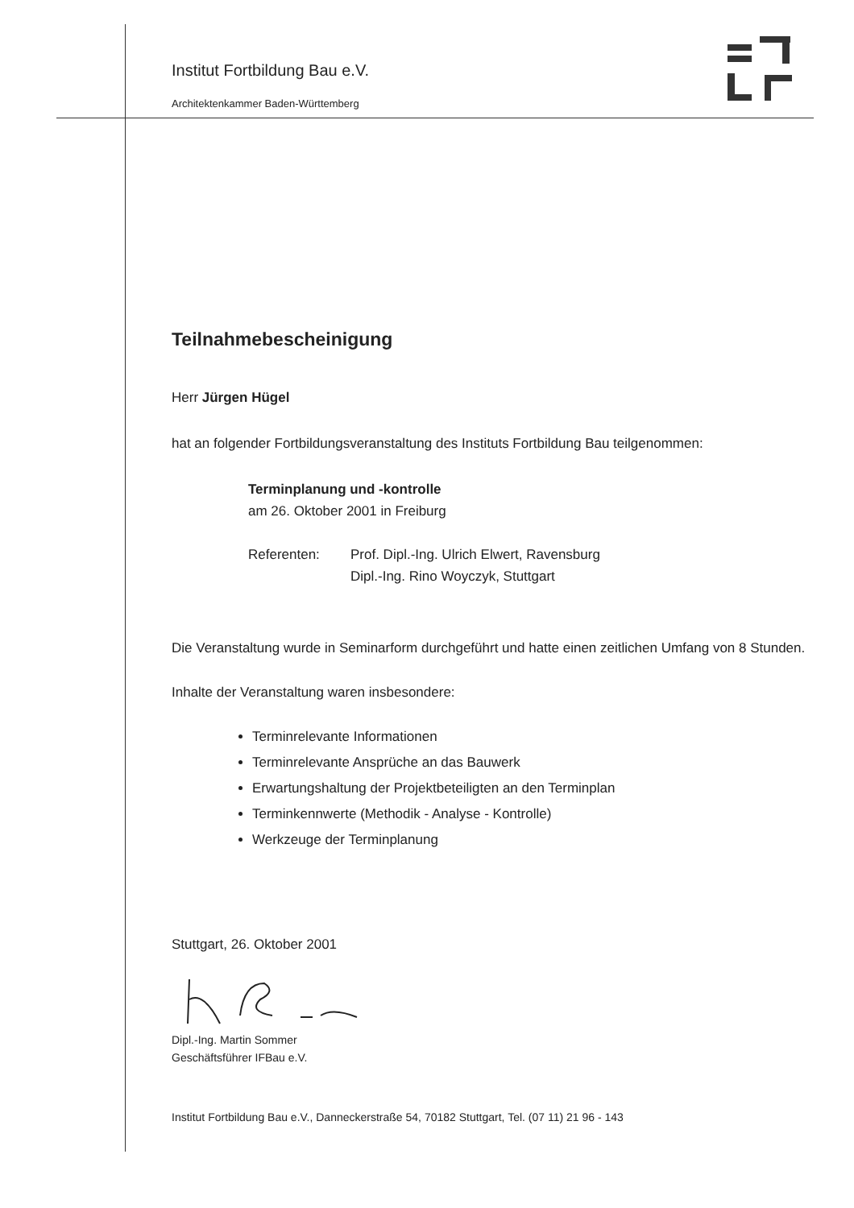Institut Fortbildung Bau e.V.
Architektenkammer Baden-Württemberg
Teilnahmebescheinigung
Herr Jürgen Hügel
hat an folgender Fortbildungsveranstaltung des Instituts Fortbildung Bau teilgenommen:
Terminplanung und -kontrolle
am 26. Oktober 2001 in Freiburg
Referenten: Prof. Dipl.-Ing. Ulrich Elwert, Ravensburg
Dipl.-Ing. Rino Woyczyk, Stuttgart
Die Veranstaltung wurde in Seminarform durchgeführt und hatte einen zeitlichen Umfang von 8 Stunden.
Inhalte der Veranstaltung waren insbesondere:
Terminrelevante Informationen
Terminrelevante Ansprüche an das Bauwerk
Erwartungshaltung der Projektbeteiligten an den Terminplan
Terminkennwerte (Methodik - Analyse - Kontrolle)
Werkzeuge der Terminplanung
Stuttgart, 26. Oktober 2001
Dipl.-Ing. Martin Sommer
Geschäftsführer IFBau e.V.
Institut Fortbildung Bau e.V., Danneckerstraße 54, 70182 Stuttgart, Tel. (07 11) 21 96 - 143